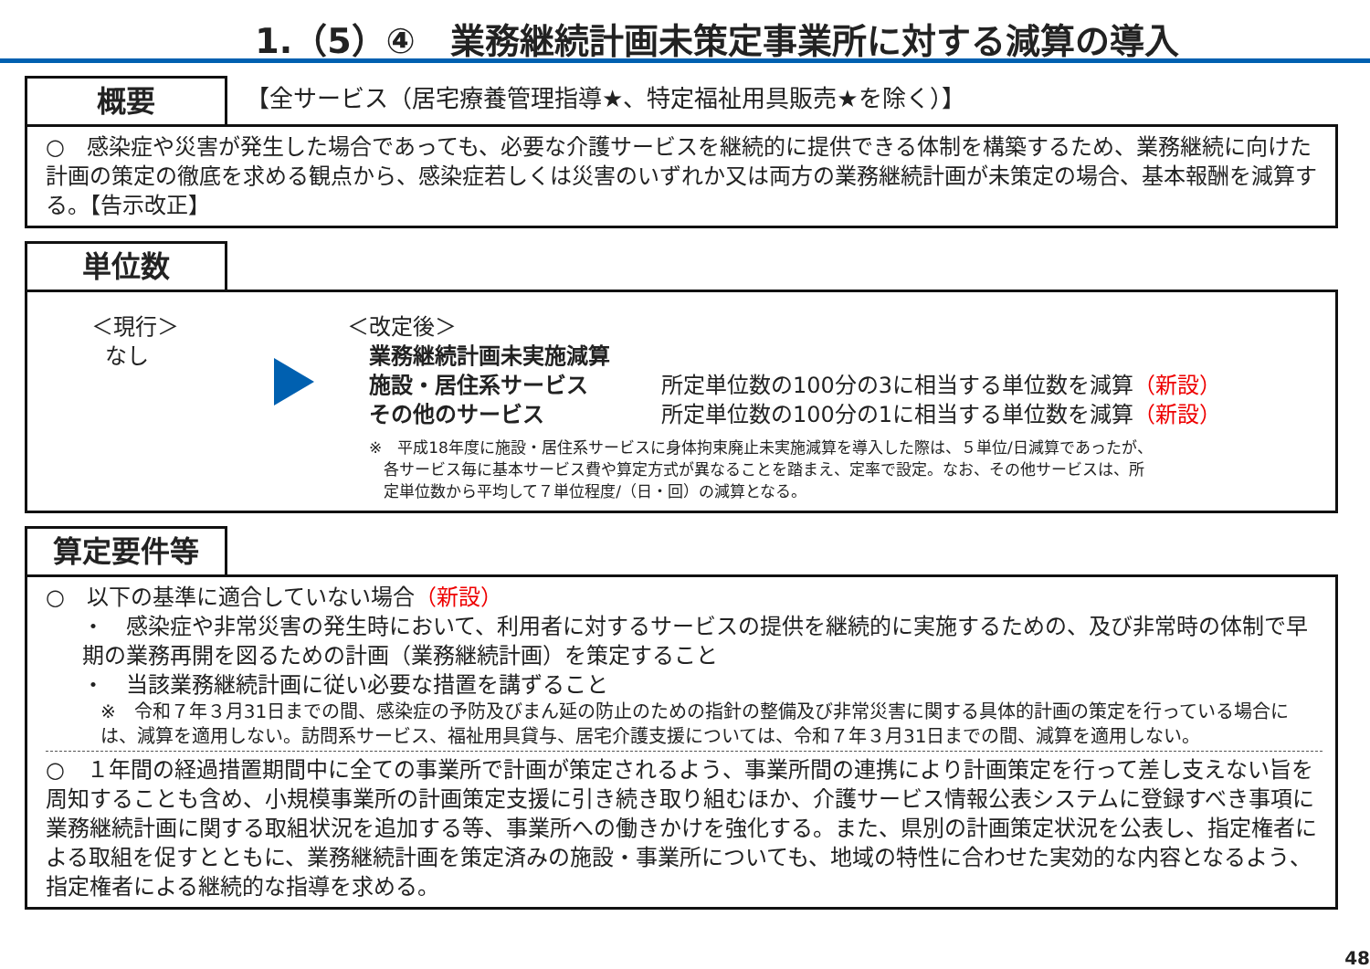1.（5）④　業務継続計画未策定事業所に対する減算の導入
概要
【全サービス（居宅療養管理指導★、特定福祉用具販売★を除く）】
○　感染症や災害が発生した場合であっても、必要な介護サービスを継続的に提供できる体制を構築するため、業務継続に向けた計画の策定の徹底を求める観点から、感染症若しくは災害のいずれか又は両方の業務継続計画が未策定の場合、基本報酬を減算する。【告示改正】
単位数
＜現行＞
なし
＜改定後＞
業務継続計画未実施減算
施設・居住系サービス 所定単位数の100分の3に相当する単位数を減算（新設）
その他のサービス 所定単位数の100分の1に相当する単位数を減算（新設）
※　平成18年度に施設・居住系サービスに身体拘束廃止未実施減算を導入した際は、５単位/日減算であったが、
各サービス毎に基本サービス費や算定方式が異なることを踏まえ、定率で設定。なお、その他サービスは、所
定単位数から平均して７単位程度/（日・回）の減算となる。
算定要件等
○　以下の基準に適合していない場合（新設）
・　感染症や非常災害の発生時において、利用者に対するサービスの提供を継続的に実施するための、及び非常時の体制で早期の業務再開を図るための計画（業務継続計画）を策定すること
・　当該業務継続計画に従い必要な措置を講ずること
※　令和７年３月31日までの間、感染症の予防及びまん延の防止のための指針の整備及び非常災害に関する具体的計画の策定を行っている場合には、減算を適用しない。訪問系サービス、福祉用具貸与、居宅介護支援については、令和７年３月31日までの間、減算を適用しない。
○　１年間の経過措置期間中に全ての事業所で計画が策定されるよう、事業所間の連携により計画策定を行って差し支えない旨を周知することも含め、小規模事業所の計画策定支援に引き続き取り組むほか、介護サービス情報公表システムに登録すべき事項に業務継続計画に関する取組状況を追加する等、事業所への働きかけを強化する。また、県別の計画策定状況を公表し、指定権者による取組を促すとともに、業務継続計画を策定済みの施設・事業所についても、地域の特性に合わせた実効的な内容となるよう、指定権者による継続的な指導を求める。
48